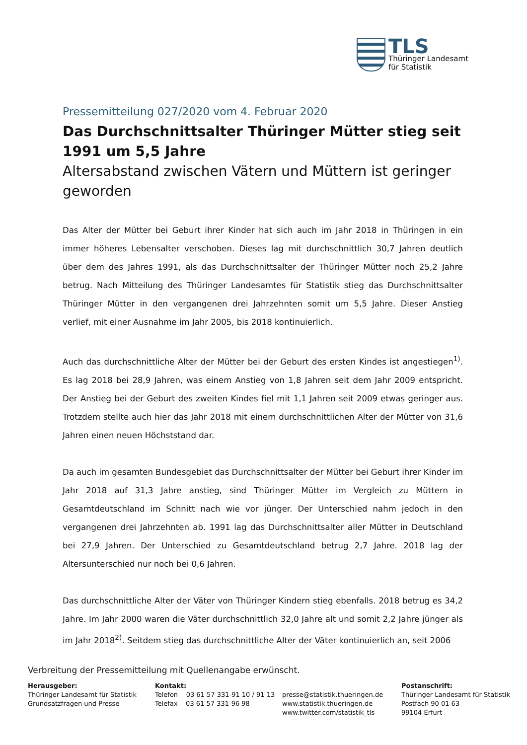TLS
Thüringer Landesamt
für Statistik
Pressemitteilung 027/2020 vom 4. Februar 2020
Das Durchschnittsalter Thüringer Mütter stieg seit 1991 um 5,5 Jahre
Altersabstand zwischen Vätern und Müttern ist geringer geworden
Das Alter der Mütter bei Geburt ihrer Kinder hat sich auch im Jahr 2018 in Thüringen in ein immer höheres Lebensalter verschoben. Dieses lag mit durchschnittlich 30,7 Jahren deutlich über dem des Jahres 1991, als das Durchschnittsalter der Thüringer Mütter noch 25,2 Jahre betrug. Nach Mitteilung des Thüringer Landesamtes für Statistik stieg das Durchschnittsalter Thüringer Mütter in den vergangenen drei Jahrzehnten somit um 5,5 Jahre. Dieser Anstieg verlief, mit einer Ausnahme im Jahr 2005, bis 2018 kontinuierlich.
Auch das durchschnittliche Alter der Mütter bei der Geburt des ersten Kindes ist angestiegen<sup>1)</sup>. Es lag 2018 bei 28,9 Jahren, was einem Anstieg von 1,8 Jahren seit dem Jahr 2009 entspricht. Der Anstieg bei der Geburt des zweiten Kindes fiel mit 1,1 Jahren seit 2009 etwas geringer aus. Trotzdem stellte auch hier das Jahr 2018 mit einem durchschnittlichen Alter der Mütter von 31,6 Jahren einen neuen Höchststand dar.
Da auch im gesamten Bundesgebiet das Durchschnittsalter der Mütter bei Geburt ihrer Kinder im Jahr 2018 auf 31,3 Jahre anstieg, sind Thüringer Mütter im Vergleich zu Müttern in Gesamtdeutschland im Schnitt nach wie vor jünger. Der Unterschied nahm jedoch in den vergangenen drei Jahrzehnten ab. 1991 lag das Durchschnittsalter aller Mütter in Deutschland bei 27,9 Jahren. Der Unterschied zu Gesamtdeutschland betrug 2,7 Jahre. 2018 lag der Altersunterschied nur noch bei 0,6 Jahren.
Das durchschnittliche Alter der Väter von Thüringer Kindern stieg ebenfalls. 2018 betrug es 34,2 Jahre. Im Jahr 2000 waren die Väter durchschnittlich 32,0 Jahre alt und somit 2,2 Jahre jünger als im Jahr 2018<sup>2)</sup>. Seitdem stieg das durchschnittliche Alter der Väter kontinuierlich an, seit 2006
Verbreitung der Pressemitteilung mit Quellenangabe erwünscht.
Herausgeber:
Thüringer Landesamt für Statistik
Grundsatzfragen und Presse
Kontakt:
Telefon 03 61 57 331-91 10 / 91 13
Telefax 03 61 57 331-96 98
presse@statistik.thueringen.de
www.statistik.thueringen.de
www.twitter.com/statistik_tls
Postanschrift:
Thüringer Landesamt für Statistik
Postfach 90 01 63
99104 Erfurt